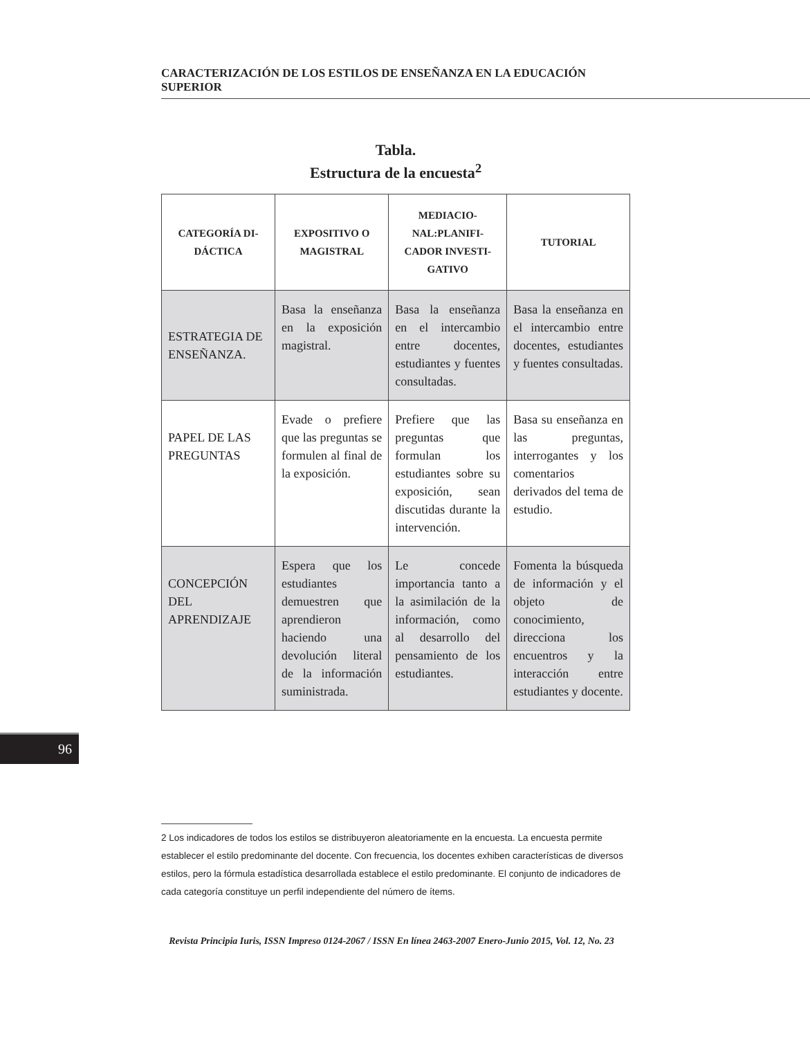CARACTERIZACIÓN DE LOS ESTILOS DE ENSEÑANZA EN LA EDUCACIÓN SUPERIOR
Tabla.
Estructura de la encuesta<sup>2</sup>
| CATEGORÍA DI- DÁCTICA | EXPOSITIVO O MAGISTRAL | MEDIACIO- NAL:PLANIFI- CADOR INVESTI- GATIVO | TUTORIAL |
| --- | --- | --- | --- |
| ESTRATEGIA DE ENSEÑANZA. | Basa la enseñanza en la exposición magistral. | Basa la enseñanza en el intercambio entre docentes, estudiantes y fuentes consultadas. | Basa la enseñanza en el intercambio entre docentes, estudiantes y fuentes consultadas. |
| PAPEL DE LAS PREGUNTAS | Evade o prefiere que las preguntas se formulen al final de la exposición. | Prefiere que las preguntas que formulan los estudiantes sobre su exposición, sean discutidas durante la intervención. | Basa su enseñanza en las preguntas, interrogantes y los comentarios derivados del tema de estudio. |
| CONCEPCIÓN DEL APRENDIZAJE | Espera que los estudiantes demuestren que aprendieron haciendo una devolución literal de la información suministrada. | Le concede importancia tanto a la asimilación de la información, como al desarrollo del pensamiento de los estudiantes. | Fomenta la búsqueda de información y el objeto de conocimiento, direcciona los encuentros y la interacción entre estudiantes y docente. |
96
2 Los indicadores de todos los estilos se distribuyeron aleatoriamente en la encuesta. La encuesta permite establecer el estilo predominante del docente. Con frecuencia, los docentes exhiben características de diversos estilos, pero la fórmula estadística desarrollada establece el estilo predominante. El conjunto de indicadores de cada categoría constituye un perfil independiente del número de ítems.
Revista Principia Iuris, ISSN Impreso 0124-2067 / ISSN En línea 2463-2007 Enero-Junio 2015, Vol. 12, No. 23